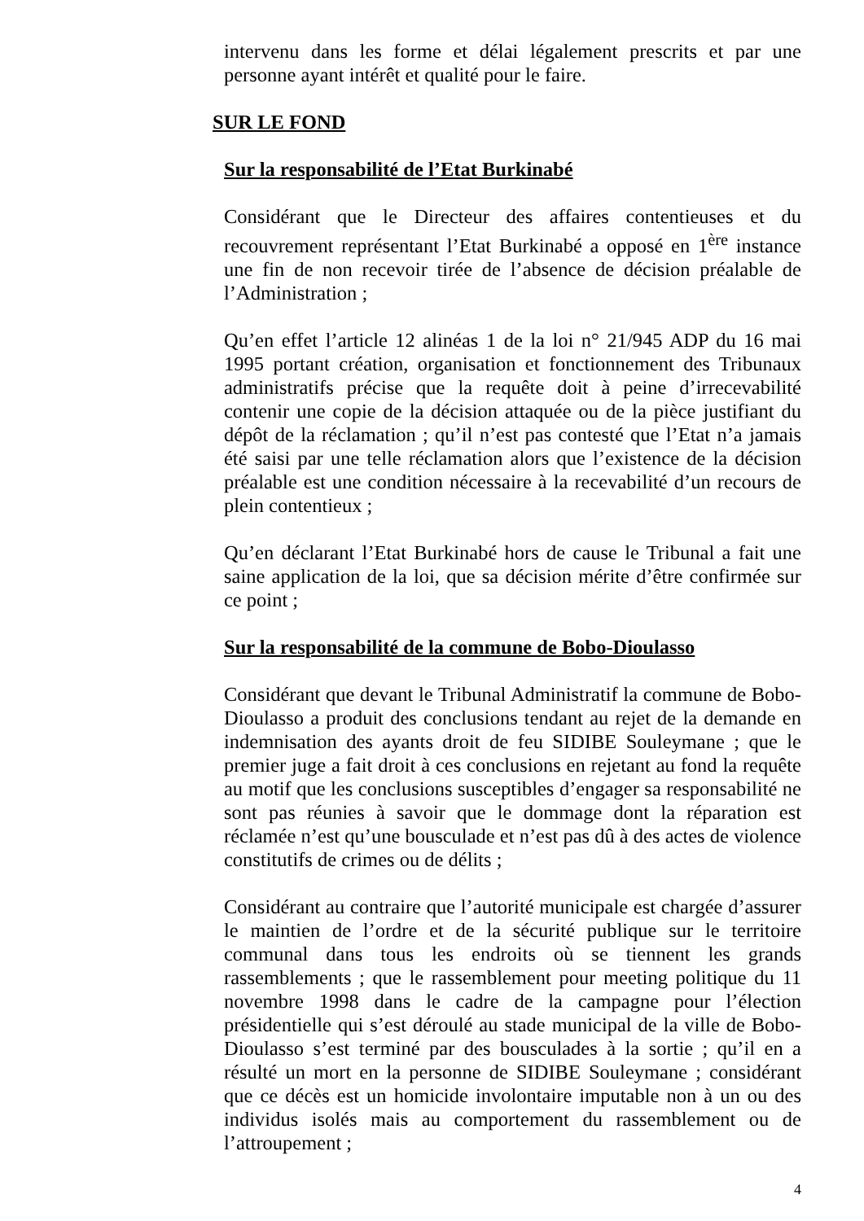intervenu dans les forme et délai légalement prescrits et par une personne ayant intérêt et qualité pour le faire.
SUR LE FOND
Sur la responsabilité de l’Etat Burkinabé
Considérant que le Directeur des affaires contentieuses et du recouvrement représentant l’Etat Burkinabé a opposé en 1<sup>ère</sup> instance une fin de non recevoir tirée de l’absence de décision préalable de l’Administration ;
Qu’en effet l’article 12 alinéas 1 de la loi n° 21/945 ADP du 16 mai 1995 portant création, organisation et fonctionnement des Tribunaux administratifs précise que la requête doit à peine d’irrecevabilité contenir une copie de la décision attaquée ou de la pièce justifiant du dépôt de la réclamation ; qu’il n’est pas contesté que l’Etat n’a jamais été saisi par une telle réclamation alors que l’existence de la décision préalable est une condition nécessaire à la recevabilité d’un recours de plein contentieux ;
Qu’en déclarant l’Etat Burkinabé hors de cause le Tribunal a fait une saine application de la loi, que sa décision mérite d’être confirmée sur ce point ;
Sur la responsabilité de la commune de Bobo-Dioulasso
Considérant que devant le Tribunal Administratif la commune de Bobo-Dioulasso a produit des conclusions tendant au rejet de la demande en indemnisation des ayants droit de feu SIDIBE Souleymane ; que le premier juge a fait droit à ces conclusions en rejetant au fond la requête au motif que les conclusions susceptibles d’engager sa responsabilité ne sont pas réunies à savoir que le dommage dont la réparation est réclamée n’est qu’une bousculade et n’est pas dû à des actes de violence constitutifs de crimes ou de délits ;
Considérant au contraire que l’autorité municipale est chargée d’assurer le maintien de l’ordre et de la sécurité publique sur le territoire communal dans tous les endroits où se tiennent les grands rassemblements ; que le rassemblement pour meeting politique du 11 novembre 1998 dans le cadre de la campagne pour l’élection présidentielle qui s’est déroulé au stade municipal de la ville de Bobo-Dioulasso s’est terminé par des bousculades à la sortie ; qu’il en a résulté un mort en la personne de SIDIBE Souleymane ; considérant que ce décès est un homicide involontaire imputable non à un ou des individus isolés mais au comportement du rassemblement ou de l’attroupement ;
4